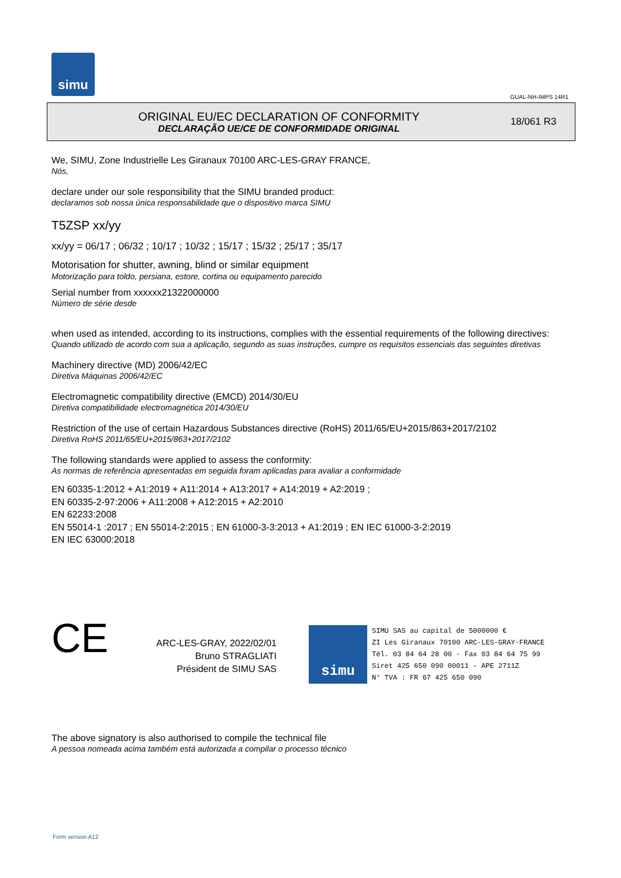simu
GUAL-NH-IMPS 14R1
ORIGINAL EU/EC DECLARATION OF CONFORMITY
DECLARAÇÃO UE/CE DE CONFORMIDADE ORIGINAL
18/061 R3
We, SIMU, Zone Industrielle Les Giranaux 70100 ARC-LES-GRAY FRANCE,
Nós,
declare under our sole responsibility that the SIMU branded product:
declaramos sob nossa única responsabilidade que o dispositivo marca SIMU
T5ZSP xx/yy
xx/yy = 06/17 ; 06/32 ; 10/17 ; 10/32 ; 15/17 ; 15/32 ; 25/17 ; 35/17
Motorisation for shutter, awning, blind or similar equipment
Motorização para toldo, persiana, estore, cortina ou equipamento parecido
Serial number from xxxxxx21322000000
Número de série desde
when used as intended, according to its instructions, complies with the essential requirements of the following directives:
Quando utilizado de acordo com sua a aplicação, segundo as suas instruções, cumpre os requisitos essenciais das seguintes diretivas
Machinery directive (MD) 2006/42/EC
Diretiva Máquinas 2006/42/EC
Electromagnetic compatibility directive (EMCD) 2014/30/EU
Diretiva compatibilidade electromagnética 2014/30/EU
Restriction of the use of certain Hazardous Substances directive (RoHS) 2011/65/EU+2015/863+2017/2102
Diretiva RoHS 2011/65/EU+2015/863+2017/2102
The following standards were applied to assess the conformity:
As normas de referência apresentadas em seguida foram aplicadas para avaliar a conformidade
EN 60335-1:2012 + A1:2019 + A11:2014 + A13:2017 + A14:2019 + A2:2019 ;
EN 60335-2-97:2006 + A11:2008 + A12:2015 + A2:2010
EN 62233:2008
EN 55014-1 :2017 ; EN 55014-2:2015 ; EN 61000-3-3:2013 + A1:2019 ; EN IEC 61000-3-2:2019
EN IEC 63000:2018
CE
ARC-LES-GRAY, 2022/02/01
Bruno STRAGLIATI
Président de SIMU SAS
simu
SIMU SAS au capital de 5000000 €
ZI Les Giranaux 70100 ARC-LES-GRAY-FRANCE
Tél. 03 84 64 28 00 - Fax 03 84 64 75 99
Siret 425 650 090 00011 - APE 2711Z
N° TVA : FR 67 425 650 090
The above signatory is also authorised to compile the technical file
A pessoa nomeada acima também está autorizada a compilar o processo técnico
Form version A12